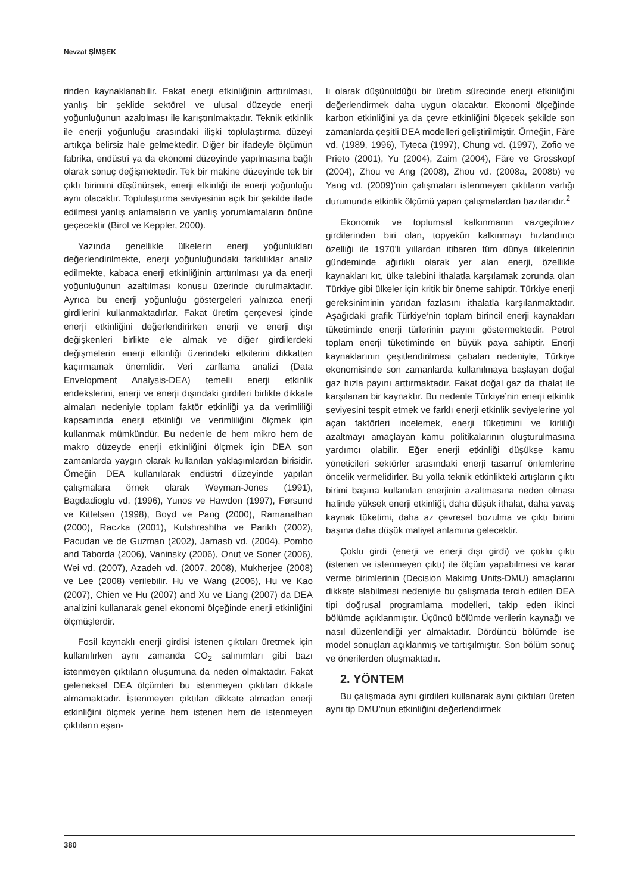Nevzat ŞİMŞEK
rinden kaynaklanabilir. Fakat enerji etkinliğinin arttırılması, yanlış bir şeklide sektörel ve ulusal düzeyde enerji yoğunluğunun azaltılması ile karıştırılmaktadır. Teknik etkinlik ile enerji yoğunluğu arasındaki ilişki toplulaştırma düzeyi artıkça belirsiz hale gelmektedir. Diğer bir ifadeyle ölçümün fabrika, endüstri ya da ekonomi düzeyinde yapılmasına bağlı olarak sonuç değişmektedir. Tek bir makine düzeyinde tek bir çıktı birimini düşünürsek, enerji etkinliği ile enerji yoğunluğu aynı olacaktır. Toplulaştırma seviyesinin açık bir şekilde ifade edilmesi yanlış anlamaların ve yanlış yorumlamaların önüne geçecektir (Birol ve Keppler, 2000).
Yazında genellikle ülkelerin enerji yoğunlukları değerlendirilmekte, enerji yoğunluğundaki farklılıklar analiz edilmekte, kabaca enerji etkinliğinin arttırılması ya da enerji yoğunluğunun azaltılması konusu üzerinde durulmaktadır. Ayrıca bu enerji yoğunluğu göstergeleri yalnızca enerji girdilerini kullanmaktadırlar. Fakat üretim çerçevesi içinde enerji etkinliğini değerlendirirken enerji ve enerji dışı değişkenleri birlikte ele almak ve diğer girdilerdeki değişmelerin enerji etkinliği üzerindeki etkilerini dikkatten kaçırmamak önemlidir. Veri zarflama analizi (Data Envelopment Analysis-DEA) temelli enerji etkinlik endekslerini, enerji ve enerji dışındaki girdileri birlikte dikkate almaları nedeniyle toplam faktör etkinliği ya da verimliliği kapsamında enerji etkinliği ve verimliliğini ölçmek için kullanmak mümkündür. Bu nedenle de hem mikro hem de makro düzeyde enerji etkinliğini ölçmek için DEA son zamanlarda yaygın olarak kullanılan yaklaşımlardan birisidir. Örneğin DEA kullanılarak endüstri düzeyinde yapılan çalışmalara örnek olarak Weyman-Jones (1991), Bagdadioglu vd. (1996), Yunos ve Hawdon (1997), Førsund ve Kittelsen (1998), Boyd ve Pang (2000), Ramanathan (2000), Raczka (2001), Kulshreshtha ve Parikh (2002), Pacudan ve de Guzman (2002), Jamasb vd. (2004), Pombo and Taborda (2006), Vaninsky (2006), Onut ve Soner (2006), Wei vd. (2007), Azadeh vd. (2007, 2008), Mukherjee (2008) ve Lee (2008) verilebilir. Hu ve Wang (2006), Hu ve Kao (2007), Chien ve Hu (2007) and Xu ve Liang (2007) da DEA analizini kullanarak genel ekonomi ölçeğinde enerji etkinliğini ölçmüşlerdir.
Fosil kaynaklı enerji girdisi istenen çıktıları üretmek için kullanılırken aynı zamanda CO<sub>2</sub> salınımları gibi bazı istenmeyen çıktıların oluşumuna da neden olmaktadır. Fakat geleneksel DEA ölçümleri bu istenmeyen çıktıları dikkate almamaktadır. İstenmeyen çıktıları dikkate almadan enerji etkinliğini ölçmek yerine hem istenen hem de istenmeyen çıktıların eşan-
lı olarak düşünüldüğü bir üretim sürecinde enerji etkinliğini değerlendirmek daha uygun olacaktır. Ekonomi ölçeğinde karbon etkinliğini ya da çevre etkinliğini ölçecek şekilde son zamanlarda çeşitli DEA modelleri geliştirilmiştir. Örneğin, Färe vd. (1989, 1996), Tyteca (1997), Chung vd. (1997), Zofio ve Prieto (2001), Yu (2004), Zaim (2004), Färe ve Grosskopf (2004), Zhou ve Ang (2008), Zhou vd. (2008a, 2008b) ve Yang vd. (2009)’nin çalışmaları istenmeyen çıktıların varlığı durumunda etkinlik ölçümü yapan çalışmalardan bazılarıdır.<sup>2</sup>
Ekonomik ve toplumsal kalkınmanın vazgeçilmez girdilerinden biri olan, topyekûn kalkınmayı hızlandırıcı özelliği ile 1970’li yıllardan itibaren tüm dünya ülkelerinin gündeminde ağırlıklı olarak yer alan enerji, özellikle kaynakları kıt, ülke talebini ithalatla karşılamak zorunda olan Türkiye gibi ülkeler için kritik bir öneme sahiptir. Türkiye enerji gereksiniminin yarıdan fazlasını ithalatla karşılanmaktadır. Aşağıdaki grafik Türkiye’nin toplam birincil enerji kaynakları tüketiminde enerji türlerinin payını göstermektedir. Petrol toplam enerji tüketiminde en büyük paya sahiptir. Enerji kaynaklarının çeşitlendirilmesi çabaları nedeniyle, Türkiye ekonomisinde son zamanlarda kullanılmaya başlayan doğal gaz hızla payını arttırmaktadır. Fakat doğal gaz da ithalat ile karşılanan bir kaynaktır. Bu nedenle Türkiye’nin enerji etkinlik seviyesini tespit etmek ve farklı enerji etkinlik seviyelerine yol açan faktörleri incelemek, enerji tüketimini ve kirliliği azaltmayı amaçlayan kamu politikalarının oluşturulmasına yardımcı olabilir. Eğer enerji etkinliği düşükse kamu yöneticileri sektörler arasındaki enerji tasarruf önlemlerine öncelik vermelidirler. Bu yolla teknik etkinlikteki artışların çıktı birimi başına kullanılan enerjinin azaltmasına neden olması halinde yüksek enerji etkinliği, daha düşük ithalat, daha yavaş kaynak tüketimi, daha az çevresel bozulma ve çıktı birimi başına daha düşük maliyet anlamına gelecektir.
Çoklu girdi (enerji ve enerji dışı girdi) ve çoklu çıktı (istenen ve istenmeyen çıktı) ile ölçüm yapabilmesi ve karar verme birimlerinin (Decision Makimg Units-DMU) amaçlarını dikkate alabilmesi nedeniyle bu çalışmada tercih edilen DEA tipi doğrusal programlama modelleri, takip eden ikinci bölümde açıklanmıştır. Üçüncü bölümde verilerin kaynağı ve nasıl düzenlendiği yer almaktadır. Dördüncü bölümde ise model sonuçları açıklanmış ve tartışılmıştır. Son bölüm sonuç ve önerilerden oluşmaktadır.
2. YÖNTEM
Bu çalışmada aynı girdileri kullanarak aynı çıktıları üreten aynı tip DMU’nun etkinliğini değerlendirmek
380